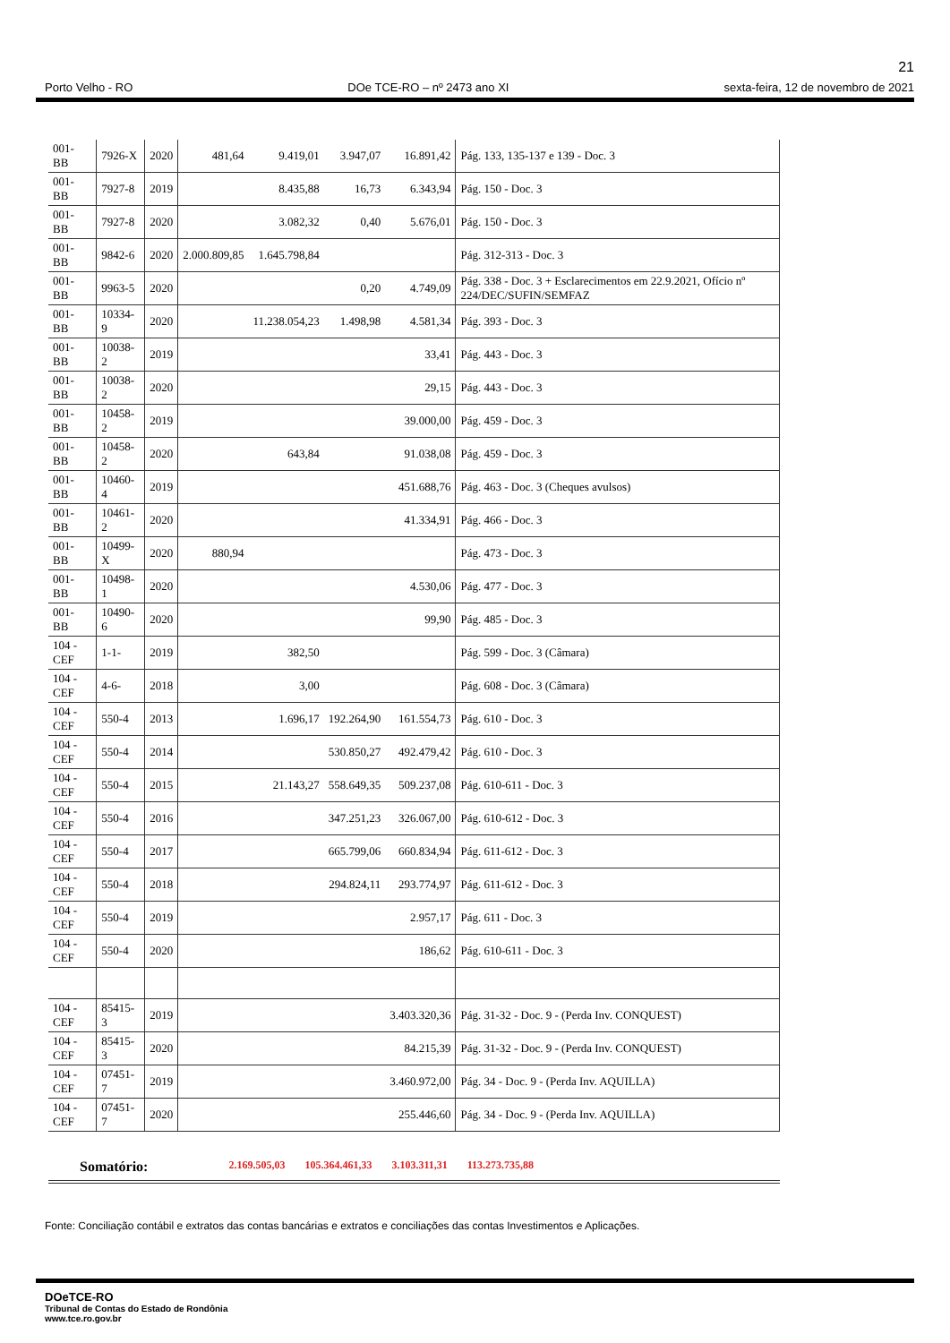21
Porto Velho - RO DOe TCE-RO – nº 2473 ano XI sexta-feira, 12 de novembro de 2021
| 001- BB | 7926-X | 2020 | 481,64 | 9.419,01 | 3.947,07 | 16.891,42 | Pág. 133, 135-137 e 139 - Doc. 3 |
| 001- BB | 7927-8 | 2019 | | 8.435,88 | 16,73 | 6.343,94 | Pág. 150 - Doc. 3 |
| 001- BB | 7927-8 | 2020 | | 3.082,32 | 0,40 | 5.676,01 | Pág. 150 - Doc. 3 |
| 001- BB | 9842-6 | 2020 | 2.000.809,85 | 1.645.798,84 | | | Pág. 312-313 - Doc. 3 |
| 001- BB | 9963-5 | 2020 | | | 0,20 | 4.749,09 | Pág. 338 - Doc. 3 + Esclarecimentos em 22.9.2021, Ofício nº 224/DEC/SUFIN/SEMFAZ |
| 001- BB | 10334-9 | 2020 | | 11.238.054,23 | 1.498,98 | 4.581,34 | Pág. 393 - Doc. 3 |
| 001- BB | 10038-2 | 2019 | | | | 33,41 | Pág. 443 - Doc. 3 |
| 001- BB | 10038-2 | 2020 | | | | 29,15 | Pág. 443 - Doc. 3 |
| 001- BB | 10458-2 | 2019 | | | | 39.000,00 | Pág. 459 - Doc. 3 |
| 001- BB | 10458-2 | 2020 | | 643,84 | | 91.038,08 | Pág. 459 - Doc. 3 |
| 001- BB | 10460-4 | 2019 | | | | 451.688,76 | Pág. 463 - Doc. 3 (Cheques avulsos) |
| 001- BB | 10461-2 | 2020 | | | | 41.334,91 | Pág. 466 - Doc. 3 |
| 001- BB | 10499-X | 2020 | 880,94 | | | | Pág. 473 - Doc. 3 |
| 001- BB | 10498-1 | 2020 | | | | 4.530,06 | Pág. 477 - Doc. 3 |
| 001- BB | 10490-6 | 2020 | | | | 99,90 | Pág. 485 - Doc. 3 |
| 104 - CEF | 1-1- | 2019 | | 382,50 | | | Pág. 599 - Doc. 3 (Câmara) |
| 104 - CEF | 4-6- | 2018 | | 3,00 | | | Pág. 608 - Doc. 3 (Câmara) |
| 104 - CEF | 550-4 | 2013 | | 1.696,17 | 192.264,90 | 161.554,73 | Pág. 610 - Doc. 3 |
| 104 - CEF | 550-4 | 2014 | | | 530.850,27 | 492.479,42 | Pág. 610 - Doc. 3 |
| 104 - CEF | 550-4 | 2015 | | 21.143,27 | 558.649,35 | 509.237,08 | Pág. 610-611 - Doc. 3 |
| 104 - CEF | 550-4 | 2016 | | | 347.251,23 | 326.067,00 | Pág. 610-612 - Doc. 3 |
| 104 - CEF | 550-4 | 2017 | | | 665.799,06 | 660.834,94 | Pág. 611-612 - Doc. 3 |
| 104 - CEF | 550-4 | 2018 | | | 294.824,11 | 293.774,97 | Pág. 611-612 - Doc. 3 |
| 104 - CEF | 550-4 | 2019 | | | | 2.957,17 | Pág. 611 - Doc. 3 |
| 104 - CEF | 550-4 | 2020 | | | | 186,62 | Pág. 610-611 - Doc. 3 |
| 104 - CEF | 85415-3 | 2019 | | | | 3.403.320,36 | Pág. 31-32 - Doc. 9 - (Perda Inv. CONQUEST) |
| 104 - CEF | 85415-3 | 2020 | | | | 84.215,39 | Pág. 31-32 - Doc. 9 - (Perda Inv. CONQUEST) |
| 104 - CEF | 07451-7 | 2019 | | | | 3.460.972,00 | Pág. 34 - Doc. 9 - (Perda Inv. AQUILLA) |
| 104 - CEF | 07451-7 | 2020 | | | | 255.446,60 | Pág. 34 - Doc. 9 - (Perda Inv. AQUILLA) |
Somatório: 2.169.505,03 105.364.461,33 3.103.311,31 113.273.735,88
Fonte: Conciliação contábil e extratos das contas bancárias e extratos e conciliações das contas Investimentos e Aplicações.
DOeTCE-RO
Tribunal de Contas do Estado de Rondônia
www.tce.ro.gov.br